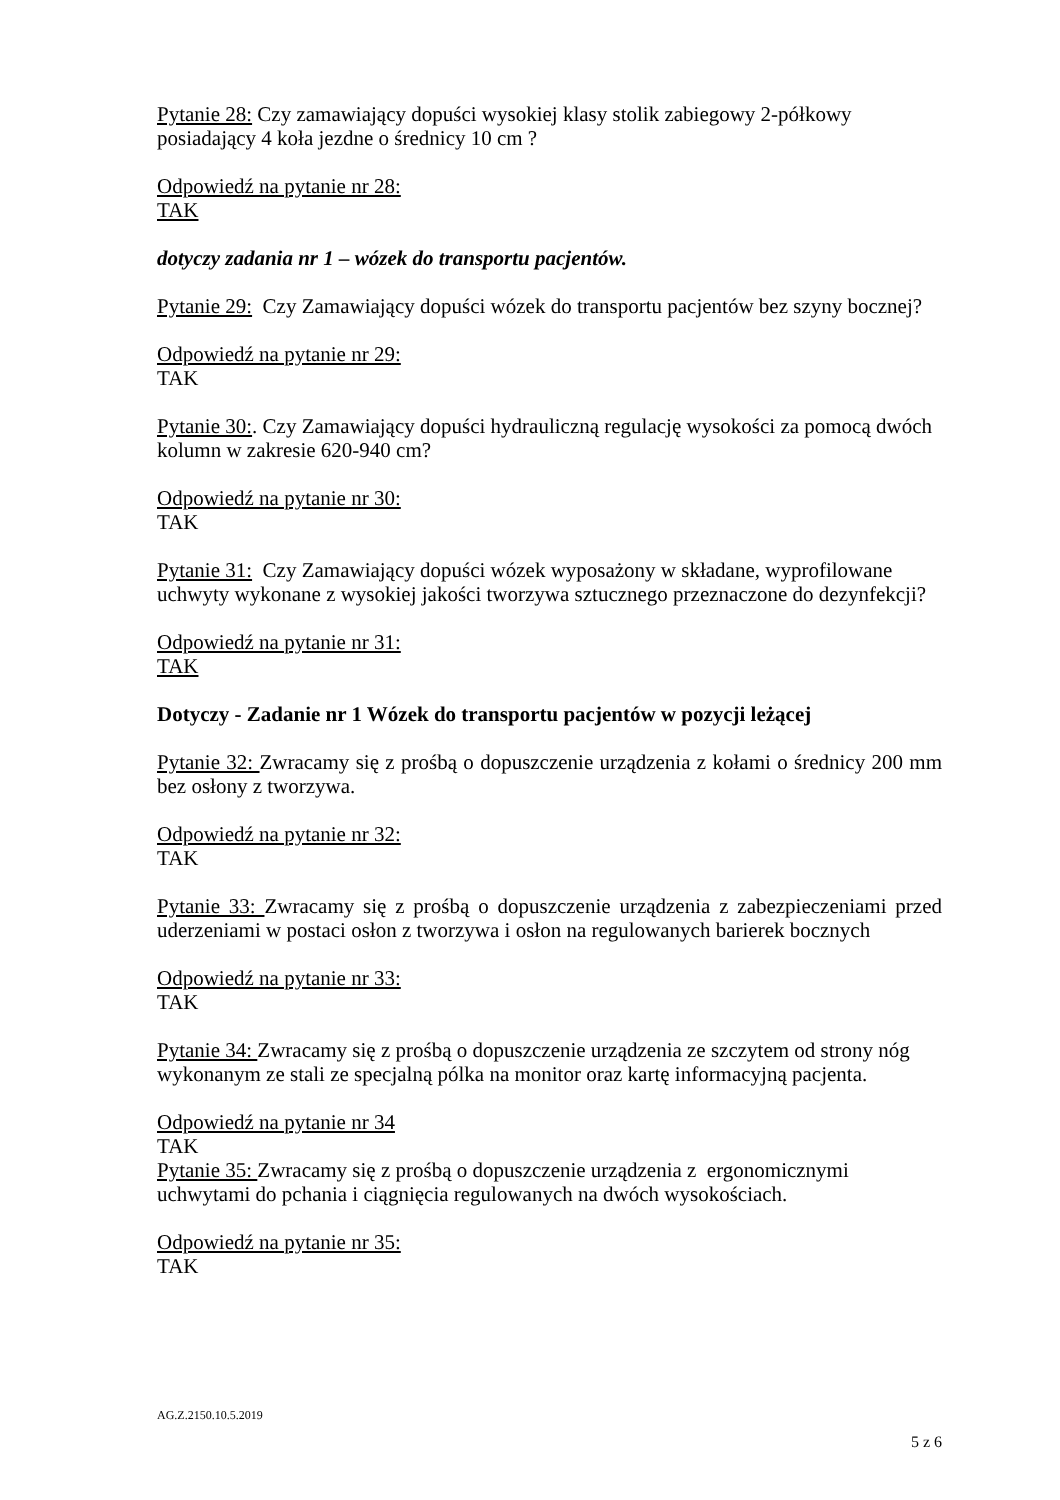Pytanie 28: Czy zamawiający dopuści wysokiej klasy stolik zabiegowy 2-półkowy posiadający 4 koła jezdne o średnicy 10 cm ?
Odpowiedź na pytanie nr 28:
TAK
dotyczy zadania nr 1 – wózek do transportu pacjentów.
Pytanie 29: Czy Zamawiający dopuści wózek do transportu pacjentów bez szyny bocznej?
Odpowiedź na pytanie nr 29:
TAK
Pytanie 30:. Czy Zamawiający dopuści hydrauliczną regulację wysokości za pomocą dwóch kolumn w zakresie 620-940 cm?
Odpowiedź na pytanie nr 30:
TAK
Pytanie 31: Czy Zamawiający dopuści wózek wyposażony w składane, wyprofilowane uchwyty wykonane z wysokiej jakości tworzywa sztucznego przeznaczone do dezynfekcji?
Odpowiedź na pytanie nr 31:
TAK
Dotyczy - Zadanie nr 1 Wózek do transportu pacjentów w pozycji leżącej
Pytanie 32: Zwracamy się z prośbą o dopuszczenie urządzenia z kołami o średnicy 200 mm bez osłony z tworzywa.
Odpowiedź na pytanie nr 32:
TAK
Pytanie 33: Zwracamy się z prośbą o dopuszczenie urządzenia z zabezpieczeniami przed uderzeniami w postaci osłon z tworzywa i osłon na regulowanych barierek bocznych
Odpowiedź na pytanie nr 33:
TAK
Pytanie 34: Zwracamy się z prośbą o dopuszczenie urządzenia ze szczytem od strony nóg wykonanym ze stali ze specjalną pólka na monitor oraz kartę informacyjną pacjenta.
Odpowiedź na pytanie nr 34
TAK
Pytanie 35: Zwracamy się z prośbą o dopuszczenie urządzenia z ergonomicznymi uchwytami do pchania i ciągnięcia regulowanych na dwóch wysokościach.
Odpowiedź na pytanie nr 35:
TAK
AG.Z.2150.10.5.2019
5 z 6